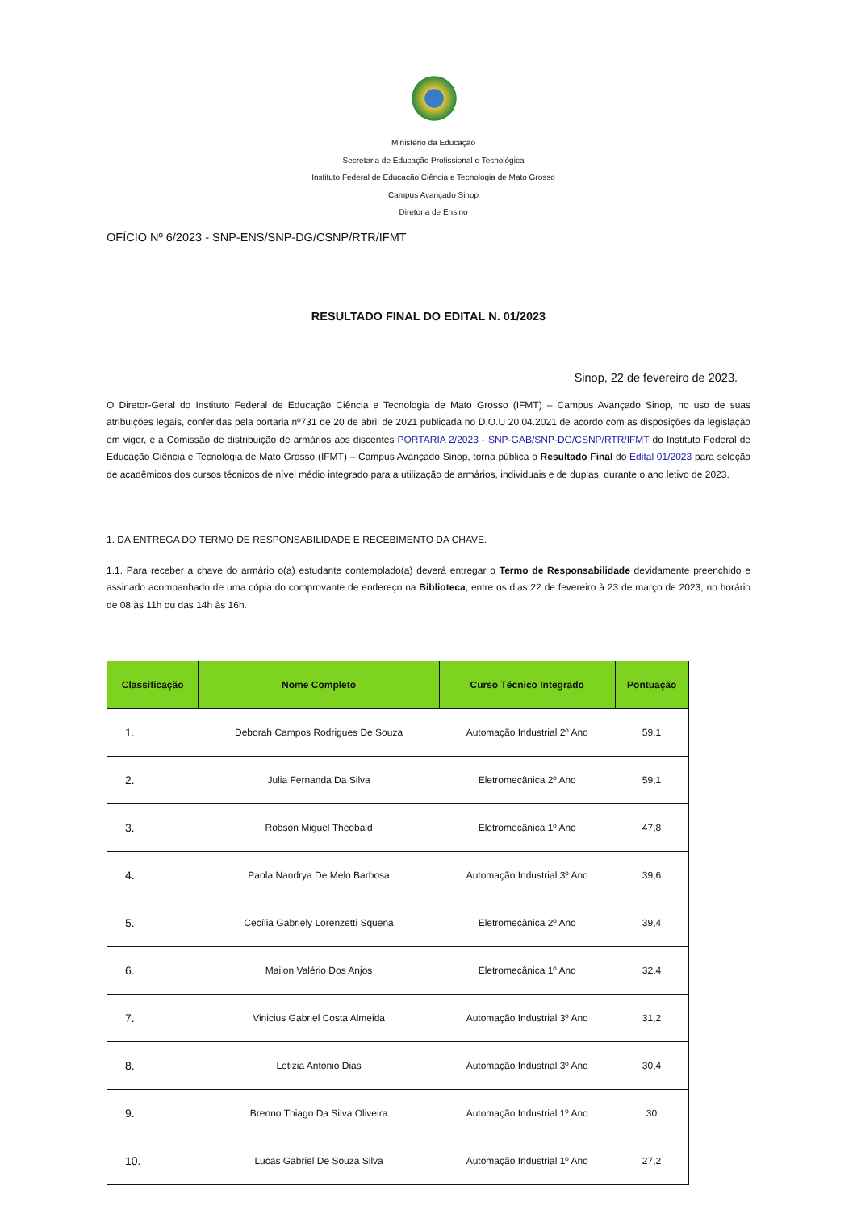Ministério da Educação
Secretaria de Educação Profissional e Tecnológica
Instituto Federal de Educação Ciência e Tecnologia de Mato Grosso
Campus Avançado Sinop
Diretoria de Ensino
OFÍCIO Nº 6/2023 - SNP-ENS/SNP-DG/CSNP/RTR/IFMT
RESULTADO FINAL DO EDITAL N. 01/2023
Sinop, 22 de fevereiro de 2023.
O Diretor-Geral do Instituto Federal de Educação Ciência e Tecnologia de Mato Grosso (IFMT) – Campus Avançado Sinop, no uso de suas atribuições legais, conferidas pela portaria nº731 de 20 de abril de 2021 publicada no D.O.U 20.04.2021 de acordo com as disposições da legislação em vigor, e a Comissão de distribuição de armários aos discentes PORTARIA 2/2023 - SNP-GAB/SNP-DG/CSNP/RTR/IFMT do Instituto Federal de Educação Ciência e Tecnologia de Mato Grosso (IFMT) – Campus Avançado Sinop, torna pública o Resultado Final do Edital 01/2023 para seleção de acadêmicos dos cursos técnicos de nível médio integrado para a utilização de armários, individuais e de duplas, durante o ano letivo de 2023.
1. DA ENTREGA DO TERMO DE RESPONSABILIDADE E RECEBIMENTO DA CHAVE.
1.1. Para receber a chave do armário o(a) estudante contemplado(a) deverá entregar o Termo de Responsabilidade devidamente preenchido e assinado acompanhado de uma cópia do comprovante de endereço na Biblioteca, entre os dias 22 de fevereiro à 23 de março de 2023, no horário de 08 às 11h ou das 14h às 16h.
| Classificação | Nome Completo | Curso Técnico Integrado | Pontuação |
| --- | --- | --- | --- |
| 1. | Deborah Campos Rodrigues De Souza | Automação Industrial 2º Ano | 59,1 |
| 2. | Julia Fernanda Da Silva | Eletromecânica 2º Ano | 59,1 |
| 3. | Robson Miguel Theobald | Eletromecânica 1º Ano | 47,8 |
| 4. | Paola Nandrya De Melo Barbosa | Automação Industrial 3º Ano | 39,6 |
| 5. | Cecília Gabriely Lorenzetti Squena | Eletromecânica 2º Ano | 39,4 |
| 6. | Mailon Valério Dos Anjos | Eletromecânica 1º Ano | 32,4 |
| 7. | Vinicius Gabriel Costa Almeida | Automação Industrial 3º Ano | 31,2 |
| 8. | Letizia Antonio Dias | Automação Industrial 3º Ano | 30,4 |
| 9. | Brenno Thiago Da Silva Oliveira | Automação Industrial 1º Ano | 30 |
| 10. | Lucas Gabriel De Souza Silva | Automação Industrial 1º Ano | 27,2 |